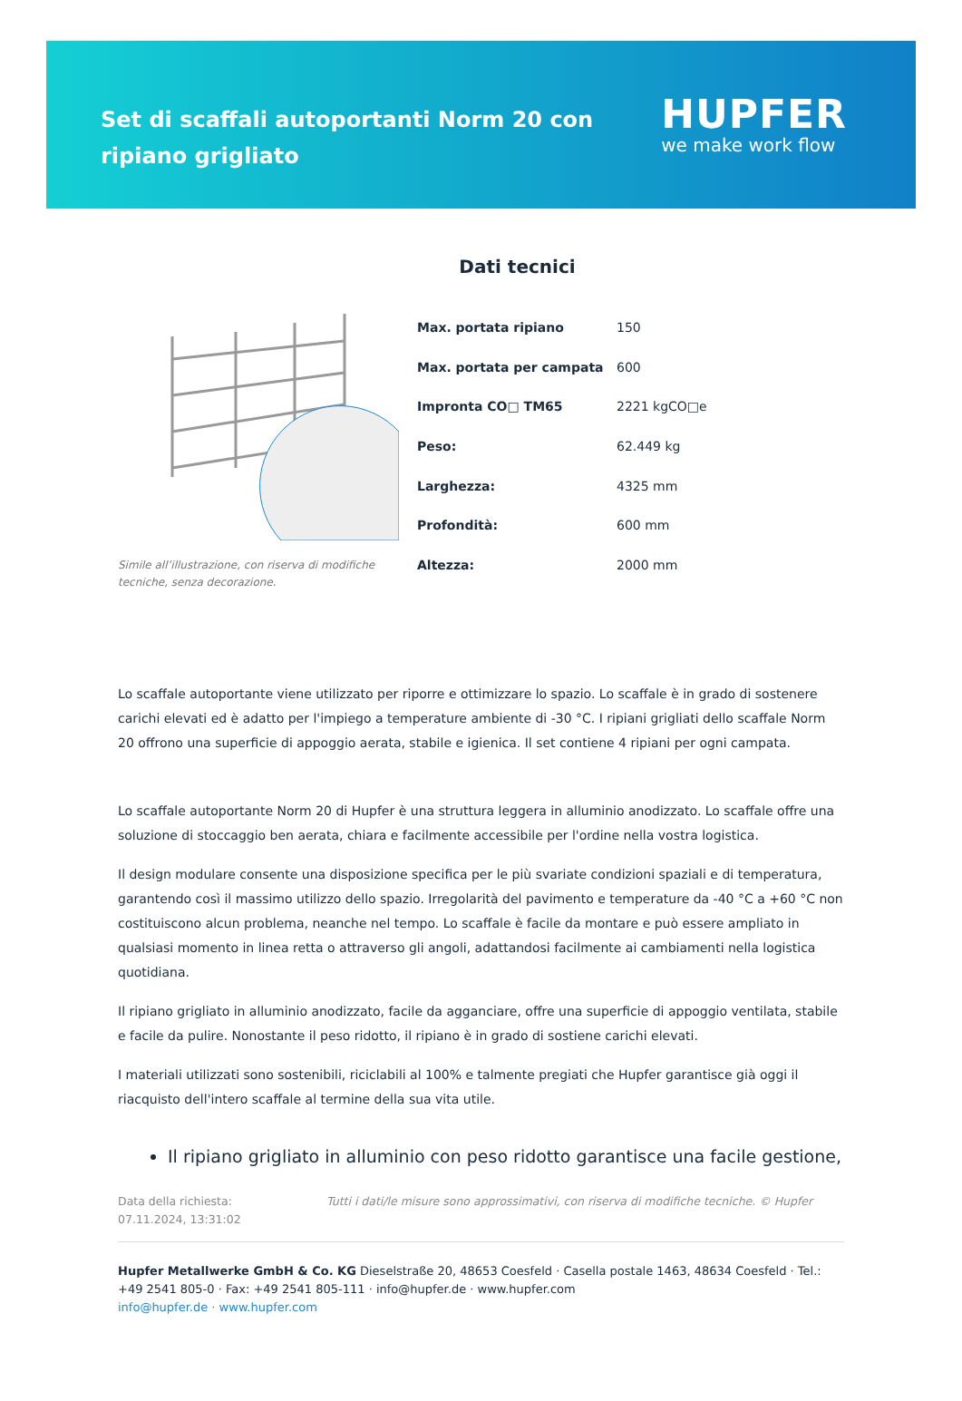Set di scaffali autoportanti Norm 20 con ripiano grigliato
HUPFER
we make work flow
Dati tecnici
Simile all’illustrazione, con riserva di modifiche tecniche, senza decorazione.
| Max. portata ripiano | 150 |
| Max. portata per campata | 600 |
| Impronta CO□ TM65 | 2221 kgCO□e |
| Peso: | 62.449 kg |
| Larghezza: | 4325 mm |
| Profondità: | 600 mm |
| Altezza: | 2000 mm |
Lo scaffale autoportante viene utilizzato per riporre e ottimizzare lo spazio. Lo scaffale è in grado di sostenere carichi elevati ed è adatto per l'impiego a temperature ambiente di -30 °C. I ripiani grigliati dello scaffale Norm 20 offrono una superficie di appoggio aerata, stabile e igienica. Il set contiene 4 ripiani per ogni campata.
Lo scaffale autoportante Norm 20 di Hupfer è una struttura leggera in alluminio anodizzato. Lo scaffale offre una soluzione di stoccaggio ben aerata, chiara e facilmente accessibile per l'ordine nella vostra logistica.
Il design modulare consente una disposizione specifica per le più svariate condizioni spaziali e di temperatura, garantendo così il massimo utilizzo dello spazio. Irregolarità del pavimento e temperature da -40 °C a +60 °C non costituiscono alcun problema, neanche nel tempo. Lo scaffale è facile da montare e può essere ampliato in qualsiasi momento in linea retta o attraverso gli angoli, adattandosi facilmente ai cambiamenti nella logistica quotidiana.
Il ripiano grigliato in alluminio anodizzato, facile da agganciare, offre una superficie di appoggio ventilata, stabile e facile da pulire. Nonostante il peso ridotto, il ripiano è in grado di sostiene carichi elevati.
I materiali utilizzati sono sostenibili, riciclabili al 100% e talmente pregiati che Hupfer garantisce già oggi il riacquisto dell'intero scaffale al termine della sua vita utile.
Il ripiano grigliato in alluminio con peso ridotto garantisce una facile gestione,
Data della richiesta: 07.11.2024, 13:31:02
Tutti i dati/le misure sono approssimativi, con riserva di modifiche tecniche. © Hupfer
Hupfer Metallwerke GmbH & Co. KG Dieselstraße 20, 48653 Coesfeld · Casella postale 1463, 48634 Coesfeld · Tel.: +49 2541 805-0 · Fax: +49 2541 805-111 · info@hupfer.de · www.hupfer.com
info@hupfer.de · www.hupfer.com